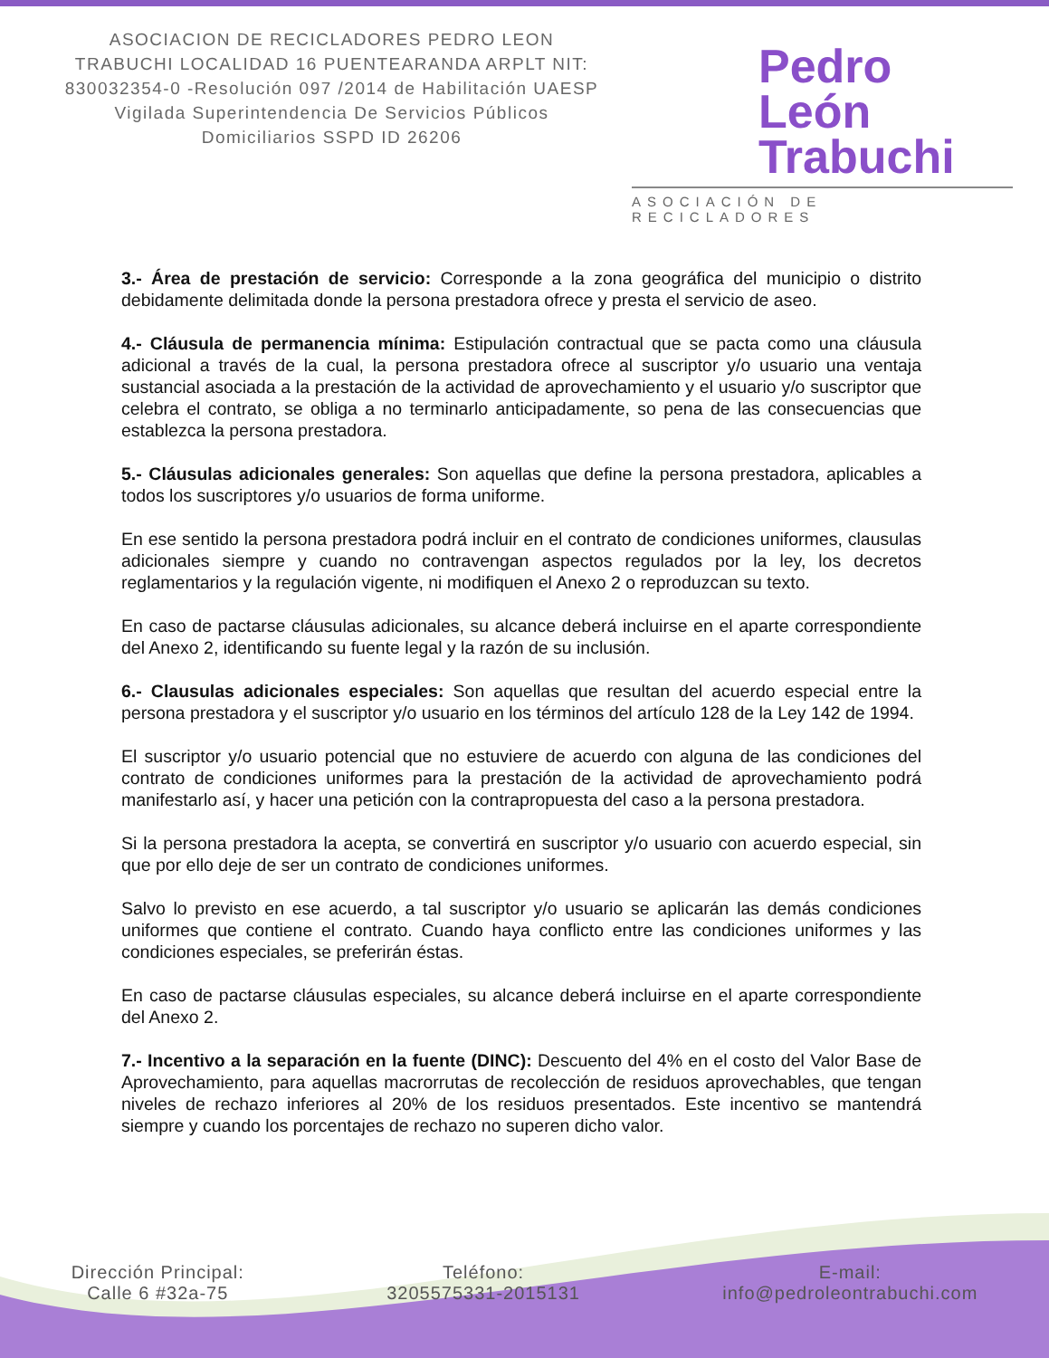ASOCIACION DE RECICLADORES PEDRO LEON TRABUCHI LOCALIDAD 16 PUENTEARANDA ARPLT NIT: 830032354-0 -Resolución 097 /2014 de Habilitación UAESP Vigilada Superintendencia De Servicios Públicos Domiciliarios SSPD ID 26206
Pedro León
Trabuchi
ASOCIACIÓN DE RECICLADORES
3.- Área de prestación de servicio: Corresponde a la zona geográfica del municipio o distrito debidamente delimitada donde la persona prestadora ofrece y presta el servicio de aseo.
4.- Cláusula de permanencia mínima: Estipulación contractual que se pacta como una cláusula adicional a través de la cual, la persona prestadora ofrece al suscriptor y/o usuario una ventaja sustancial asociada a la prestación de la actividad de aprovechamiento y el usuario y/o suscriptor que celebra el contrato, se obliga a no terminarlo anticipadamente, so pena de las consecuencias que establezca la persona prestadora.
5.- Cláusulas adicionales generales: Son aquellas que define la persona prestadora, aplicables a todos los suscriptores y/o usuarios de forma uniforme.
En ese sentido la persona prestadora podrá incluir en el contrato de condiciones uniformes, clausulas adicionales siempre y cuando no contravengan aspectos regulados por la ley, los decretos reglamentarios y la regulación vigente, ni modifiquen el Anexo 2 o reproduzcan su texto.
En caso de pactarse cláusulas adicionales, su alcance deberá incluirse en el aparte correspondiente del Anexo 2, identificando su fuente legal y la razón de su inclusión.
6.- Clausulas adicionales especiales: Son aquellas que resultan del acuerdo especial entre la persona prestadora y el suscriptor y/o usuario en los términos del artículo 128 de la Ley 142 de 1994.
El suscriptor y/o usuario potencial que no estuviere de acuerdo con alguna de las condiciones del contrato de condiciones uniformes para la prestación de la actividad de aprovechamiento podrá manifestarlo así, y hacer una petición con la contrapropuesta del caso a la persona prestadora.
Si la persona prestadora la acepta, se convertirá en suscriptor y/o usuario con acuerdo especial, sin que por ello deje de ser un contrato de condiciones uniformes.
Salvo lo previsto en ese acuerdo, a tal suscriptor y/o usuario se aplicarán las demás condiciones uniformes que contiene el contrato. Cuando haya conflicto entre las condiciones uniformes y las condiciones especiales, se preferirán éstas.
En caso de pactarse cláusulas especiales, su alcance deberá incluirse en el aparte correspondiente del Anexo 2.
7.- Incentivo a la separación en la fuente (DINC): Descuento del 4% en el costo del Valor Base de Aprovechamiento, para aquellas macrorrutas de recolección de residuos aprovechables, que tengan niveles de rechazo inferiores al 20% de los residuos presentados. Este incentivo se mantendrá siempre y cuando los porcentajes de rechazo no superen dicho valor.
Dirección Principal:
Calle 6 #32a-75
Teléfono:
3205575331-2015131
E-mail:
info@pedroleontrabuchi.com